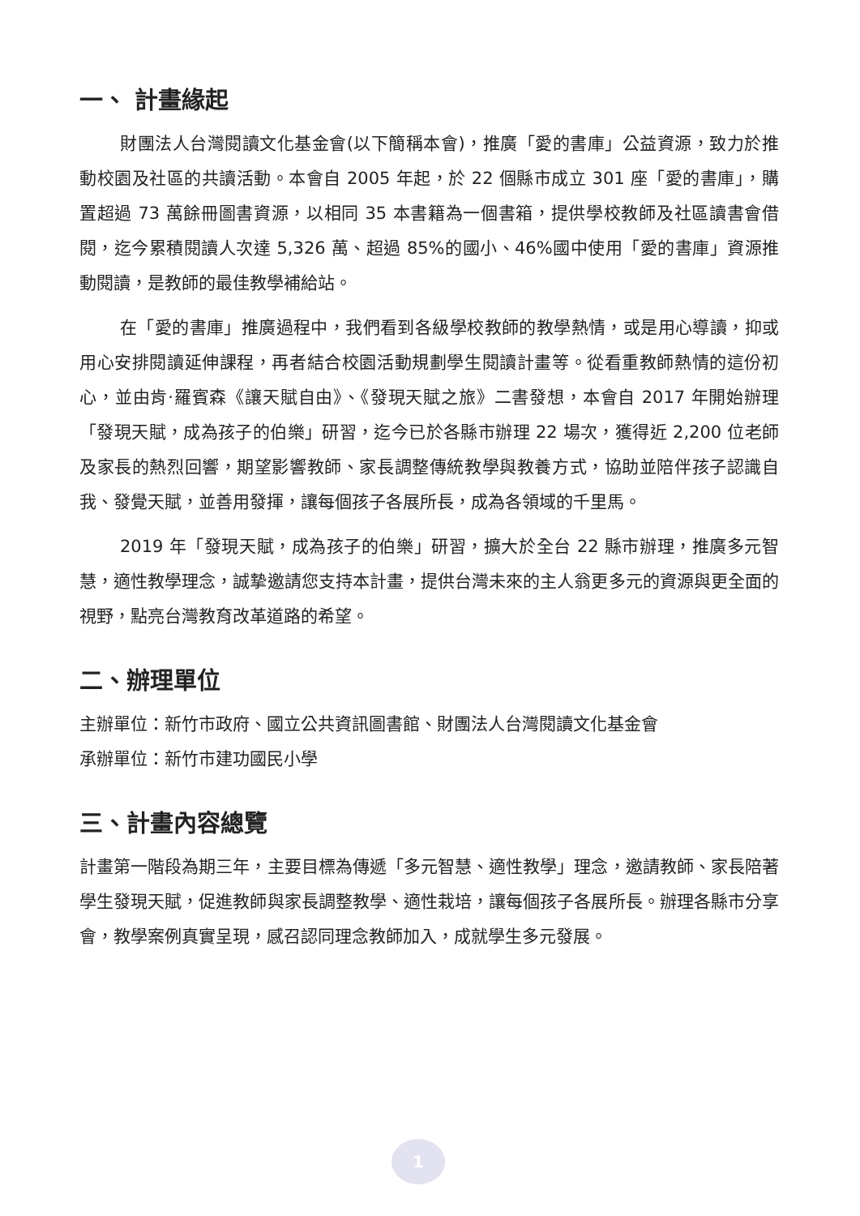一、 計畫緣起
財團法人台灣閱讀文化基金會(以下簡稱本會)，推廣「愛的書庫」公益資源，致力於推動校園及社區的共讀活動。本會自 2005 年起，於 22 個縣市成立 301 座「愛的書庫」，購置超過 73 萬餘冊圖書資源，以相同 35 本書籍為一個書箱，提供學校教師及社區讀書會借閱，迄今累積閱讀人次達 5,326 萬、超過 85%的國小、46%國中使用「愛的書庫」資源推動閱讀，是教師的最佳教學補給站。
在「愛的書庫」推廣過程中，我們看到各級學校教師的教學熱情，或是用心導讀，抑或用心安排閱讀延伸課程，再者結合校園活動規劃學生閱讀計畫等。從看重教師熱情的這份初心，並由肯·羅賓森《讓天賦自由》、《發現天賦之旅》二書發想，本會自 2017 年開始辦理「發現天賦，成為孩子的伯樂」研習，迄今已於各縣市辦理 22 場次，獲得近 2,200 位老師及家長的熱烈回響，期望影響教師、家長調整傳統教學與教養方式，協助並陪伴孩子認識自我、發覺天賦，並善用發揮，讓每個孩子各展所長，成為各領域的千里馬。
2019 年「發現天賦，成為孩子的伯樂」研習，擴大於全台 22 縣市辦理，推廣多元智慧，適性教學理念，誠摯邀請您支持本計畫，提供台灣未來的主人翁更多元的資源與更全面的視野，點亮台灣教育改革道路的希望。
二、辦理單位
主辦單位：新竹市政府、國立公共資訊圖書館、財團法人台灣閱讀文化基金會
承辦單位：新竹市建功國民小學
三、計畫內容總覽
計畫第一階段為期三年，主要目標為傳遞「多元智慧、適性教學」理念，邀請教師、家長陪著學生發現天賦，促進教師與家長調整教學、適性栽培，讓每個孩子各展所長。辦理各縣市分享會，教學案例真實呈現，感召認同理念教師加入，成就學生多元發展。
1